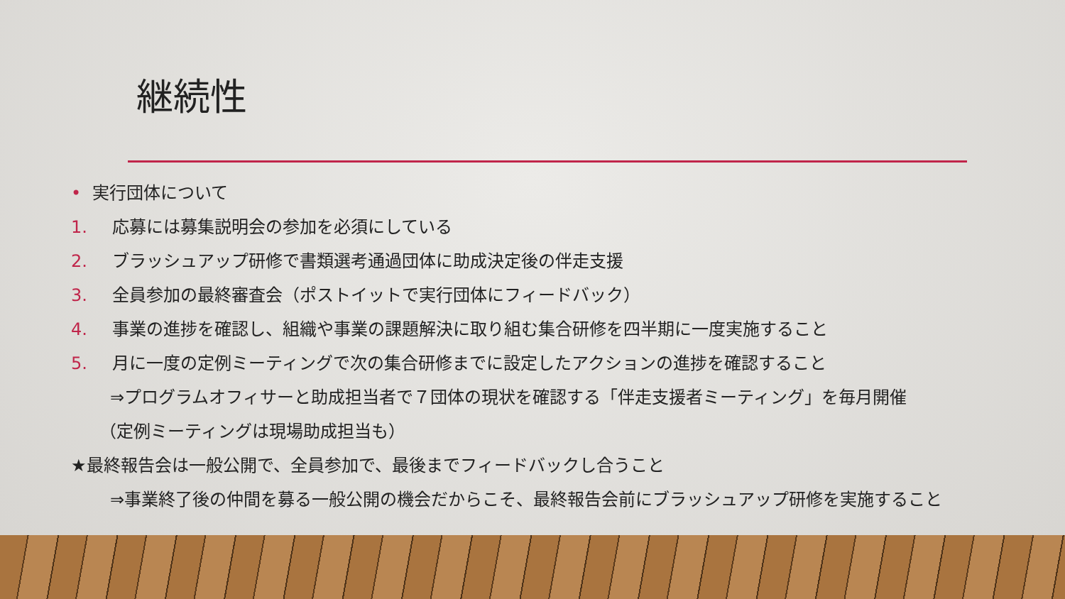継続性
• 実行団体について
1. 応募には募集説明会の参加を必須にしている
2. ブラッシュアップ研修で書類選考通過団体に助成決定後の伴走支援
3. 全員参加の最終審査会（ポストイットで実行団体にフィードバック）
4. 事業の進捗を確認し、組織や事業の課題解決に取り組む集合研修を四半期に一度実施すること
5. 月に一度の定例ミーティングで次の集合研修までに設定したアクションの進捗を確認すること
⇒プログラムオフィサーと助成担当者で７団体の現状を確認する「伴走支援者ミーティング」を毎月開催
（定例ミーティングは現場助成担当も）
★最終報告会は一般公開で、全員参加で、最後までフィードバックし合うこと
⇒事業終了後の仲間を募る一般公開の機会だからこそ、最終報告会前にブラッシュアップ研修を実施すること